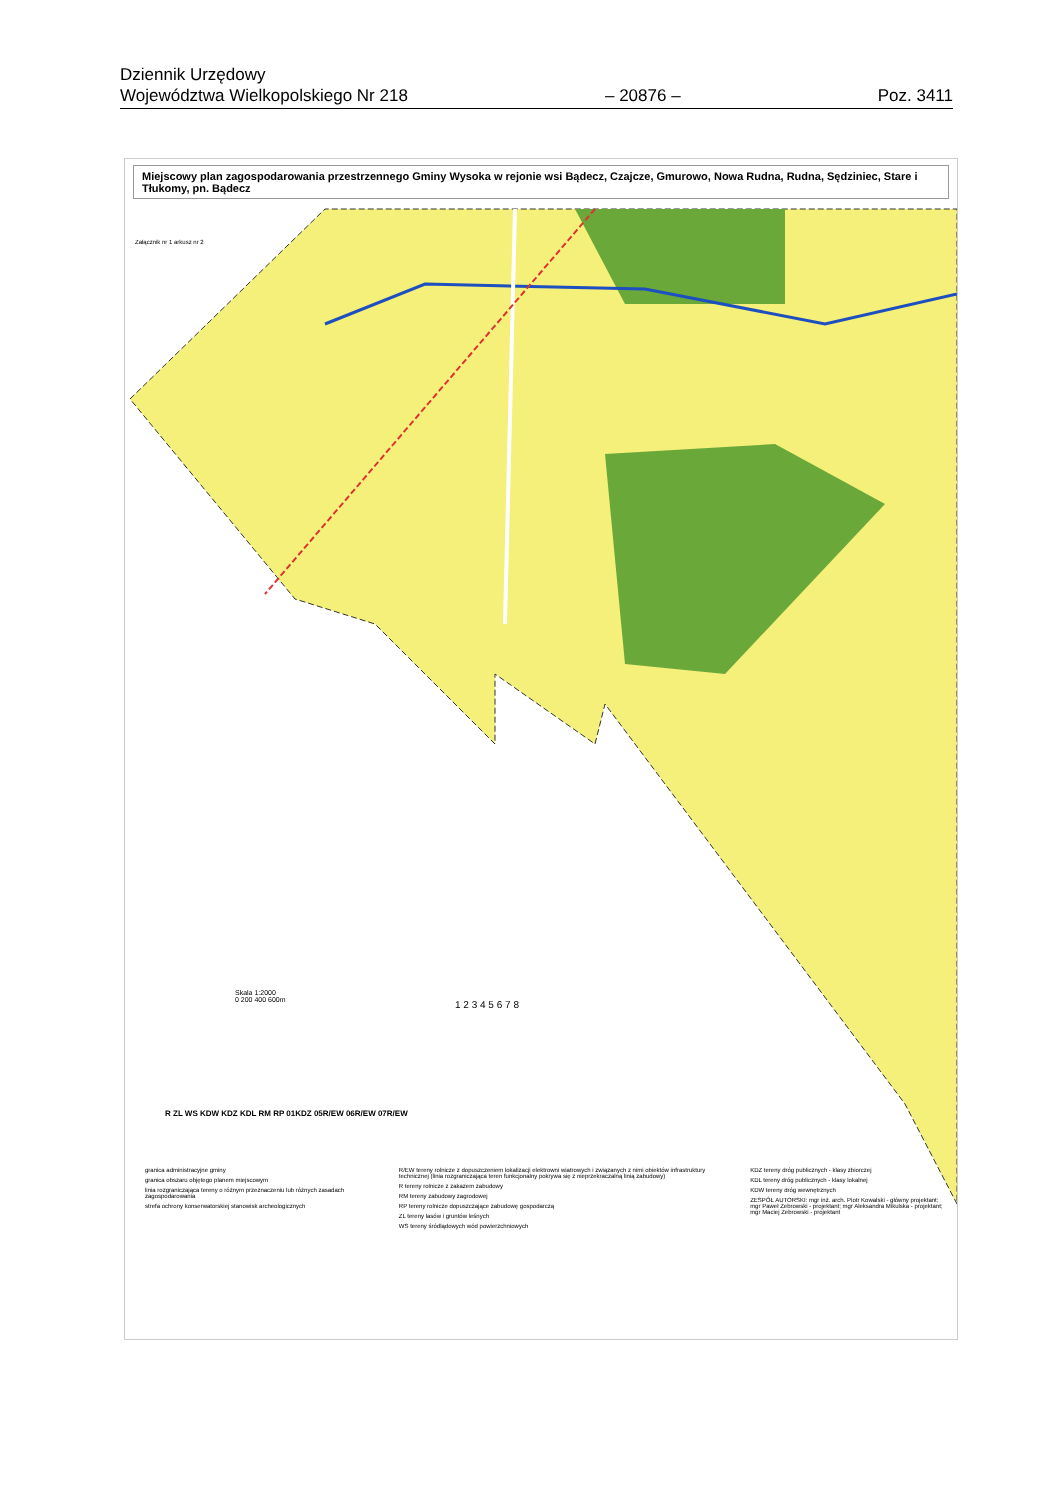Dziennik Urzędowy
Województwa Wielkopolskiego Nr 218
– 20876 –
Poz. 3411
Miejscowy plan zagospodarowania przestrzennego Gminy Wysoka w rejonie wsi Bądecz, Czajcze, Gmurowo, Nowa Rudna, Rudna, Sędziniec, Stare i Tłukomy, pn. Bądecz
Załącznik nr 1 arkusz nr 2
Skala 1:2000
0 200 400 600m
R ZL WS KDW KDZ KDL RM RP 01KDZ 05R/EW 06R/EW 07R/EW
1 2 3 4 5 6 7 8
granica administracyjne gminy
granica obszaru objętego planem miejscowym
linia rozgraniczająca tereny o różnym przeznaczeniu lub różnych zasadach zagospodarowania
strefa ochrony konserwatorskiej stanowisk archeologicznych
R/EW tereny rolnicze z dopuszczeniem lokalizacji elektrowni wiatrowych i związanych z nimi obiektów infrastruktury technicznej (linia rozgraniczająca teren funkcjonalny pokrywa się z nieprzekraczalną linią zabudowy)
R tereny rolnicze z zakazem zabudowy
RM tereny zabudowy zagrodowej
RP tereny rolnicze dopuszczające zabudowę gospodarczą
ZL tereny lasów i gruntów leśnych
WS tereny śródlądowych wód powierzchniowych
KDZ tereny dróg publicznych - klasy zbiorczej
KDL tereny dróg publicznych - klasy lokalnej
KDW tereny dróg wewnętrznych
ZESPÓŁ AUTORSKI: mgr inż. arch. Piotr Kowalski - główny projektant; mgr Paweł Żebrowski - projektant; mgr Aleksandra Mikulska - projektant; mgr Maciej Żebrowski - projektant